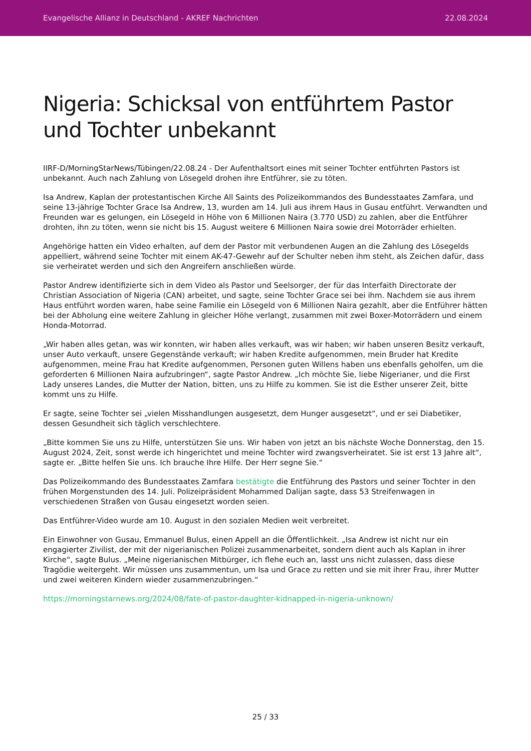Evangelische Allianz in Deutschland - AKREF Nachrichten 22.08.2024
Nigeria: Schicksal von entführtem Pastor und Tochter unbekannt
IIRF-D/MorningStarNews/Tübingen/22.08.24 - Der Aufenthaltsort eines mit seiner Tochter entführten Pastors ist unbekannt. Auch nach Zahlung von Lösegeld drohen ihre Entführer, sie zu töten.
Isa Andrew, Kaplan der protestantischen Kirche All Saints des Polizeikommandos des Bundesstaates Zamfara, und seine 13-jährige Tochter Grace Isa Andrew, 13, wurden am 14. Juli aus ihrem Haus in Gusau entführt. Verwandten und Freunden war es gelungen, ein Lösegeld in Höhe von 6 Millionen Naira (3.770 USD) zu zahlen, aber die Entführer drohten, ihn zu töten, wenn sie nicht bis 15. August weitere 6 Millionen Naira sowie drei Motorräder erhielten.
Angehörige hatten ein Video erhalten, auf dem der Pastor mit verbundenen Augen an die Zahlung des Lösegelds appelliert, während seine Tochter mit einem AK-47-Gewehr auf der Schulter neben ihm steht, als Zeichen dafür, dass sie verheiratet werden und sich den Angreifern anschließen würde.
Pastor Andrew identifizierte sich in dem Video als Pastor und Seelsorger, der für das Interfaith Directorate der Christian Association of Nigeria (CAN) arbeitet, und sagte, seine Tochter Grace sei bei ihm. Nachdem sie aus ihrem Haus entführt worden waren, habe seine Familie ein Lösegeld von 6 Millionen Naira gezahlt, aber die Entführer hätten bei der Abholung eine weitere Zahlung in gleicher Höhe verlangt, zusammen mit zwei Boxer-Motorrädern und einem Honda-Motorrad.
„Wir haben alles getan, was wir konnten, wir haben alles verkauft, was wir haben; wir haben unseren Besitz verkauft, unser Auto verkauft, unsere Gegenstände verkauft; wir haben Kredite aufgenommen, mein Bruder hat Kredite aufgenommen, meine Frau hat Kredite aufgenommen, Personen guten Willens haben uns ebenfalls geholfen, um die geforderten 6 Millionen Naira aufzubringen“, sagte Pastor Andrew. „Ich möchte Sie, liebe Nigerianer, und die First Lady unseres Landes, die Mutter der Nation, bitten, uns zu Hilfe zu kommen. Sie ist die Esther unserer Zeit, bitte kommt uns zu Hilfe.
Er sagte, seine Tochter sei „vielen Misshandlungen ausgesetzt, dem Hunger ausgesetzt“, und er sei Diabetiker, dessen Gesundheit sich täglich verschlechtere.
„Bitte kommen Sie uns zu Hilfe, unterstützen Sie uns. Wir haben von jetzt an bis nächste Woche Donnerstag, den 15. August 2024, Zeit, sonst werde ich hingerichtet und meine Tochter wird zwangsverheiratet. Sie ist erst 13 Jahre alt“, sagte er. „Bitte helfen Sie uns. Ich brauche Ihre Hilfe. Der Herr segne Sie.“
Das Polizeikommando des Bundesstaates Zamfara bestätigte die Entführung des Pastors und seiner Tochter in den frühen Morgenstunden des 14. Juli. Polizeipräsident Mohammed Dalijan sagte, dass 53 Streifenwagen in verschiedenen Straßen von Gusau eingesetzt worden seien.
Das Entführer-Video wurde am 10. August in den sozialen Medien weit verbreitet.
Ein Einwohner von Gusau, Emmanuel Bulus, einen Appell an die Öffentlichkeit. „Isa Andrew ist nicht nur ein engagierter Zivilist, der mit der nigerianischen Polizei zusammenarbeitet, sondern dient auch als Kaplan in ihrer Kirche“, sagte Bulus. „Meine nigerianischen Mitbürger, ich flehe euch an, lasst uns nicht zulassen, dass diese Tragödie weitergeht. Wir müssen uns zusammentun, um Isa und Grace zu retten und sie mit ihrer Frau, ihrer Mutter und zwei weiteren Kindern wieder zusammenzubringen.“
https://morningstarnews.org/2024/08/fate-of-pastor-daughter-kidnapped-in-nigeria-unknown/
25 / 33